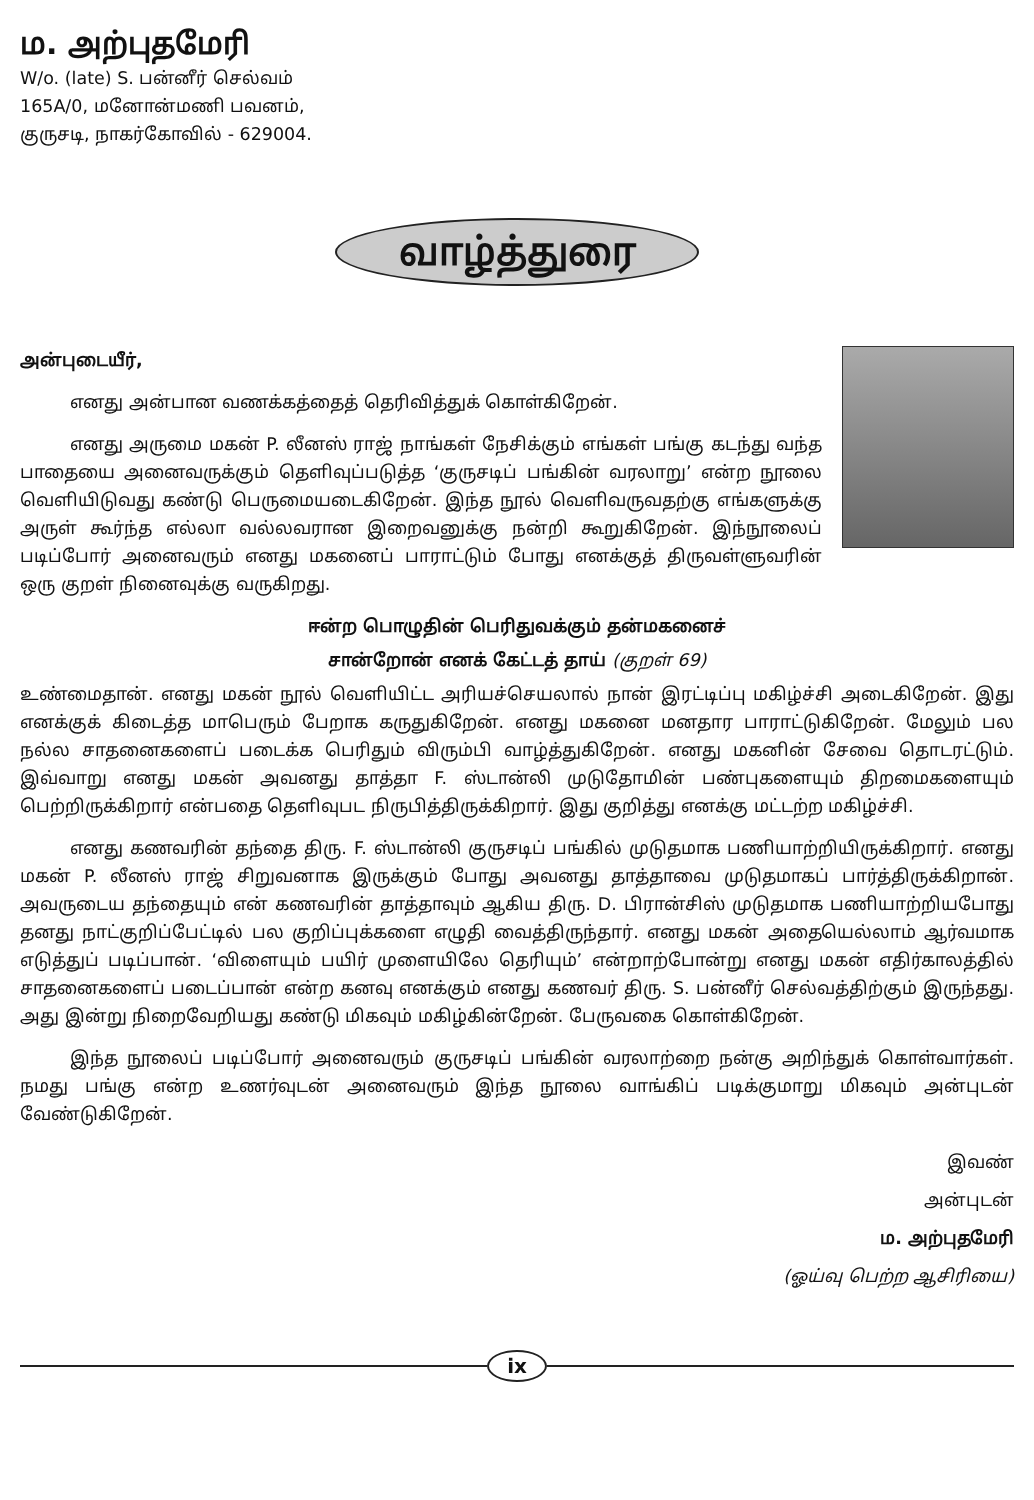ம. அற்புதமேரி
W/o. (late) S. பன்னீர் செல்வம்
165A/0, மனோன்மணி பவனம்,
குருசடி, நாகர்கோவில் - 629004.
வாழ்த்துரை
அன்புடையீர்,
எனது அன்பான வணக்கத்தைத் தெரிவித்துக் கொள்கிறேன்.
எனது அருமை மகன் P. லீனஸ் ராஜ் நாங்கள் நேசிக்கும் எங்கள் பங்கு கடந்து வந்த பாதையை அனைவருக்கும் தெளிவுப்படுத்த ‘குருசடிப் பங்கின் வரலாறு’ என்ற நூலை வெளியிடுவது கண்டு பெருமையடைகிறேன். இந்த நூல் வெளிவருவதற்கு எங்களுக்கு அருள் கூர்ந்த எல்லா வல்லவரான இறைவனுக்கு நன்றி கூறுகிறேன். இந்நூலைப் படிப்போர் அனைவரும் எனது மகனைப் பாராட்டும் போது எனக்குத் திருவள்ளுவரின் ஒரு குறள் நினைவுக்கு வருகிறது.
ஈன்ற பொழுதின் பெரிதுவக்கும் தன்மகனைச்
சான்றோன் எனக் கேட்டத் தாய் (குறள் 69)
உண்மைதான். எனது மகன் நூல் வெளியிட்ட அரியச்செயலால் நான் இரட்டிப்பு மகிழ்ச்சி அடைகிறேன். இது எனக்குக் கிடைத்த மாபெரும் பேறாக கருதுகிறேன். எனது மகனை மனதார பாராட்டுகிறேன். மேலும் பல நல்ல சாதனைகளைப் படைக்க பெரிதும் விரும்பி வாழ்த்துகிறேன். எனது மகனின் சேவை தொடரட்டும். இவ்வாறு எனது மகன் அவனது தாத்தா F. ஸ்டான்லி முடுதோமின் பண்புகளையும் திறமைகளையும் பெற்றிருக்கிறார் என்பதை தெளிவுபட நிருபித்திருக்கிறார். இது குறித்து எனக்கு மட்டற்ற மகிழ்ச்சி.
எனது கணவரின் தந்தை திரு. F. ஸ்டான்லி குருசடிப் பங்கில் முடுதமாக பணியாற்றியிருக்கிறார். எனது மகன் P. லீனஸ் ராஜ் சிறுவனாக இருக்கும் போது அவனது தாத்தாவை முடுதமாகப் பார்த்திருக்கிறான். அவருடைய தந்தையும் என் கணவரின் தாத்தாவும் ஆகிய திரு. D. பிரான்சிஸ் முடுதமாக பணியாற்றியபோது தனது நாட்குறிப்பேட்டில் பல குறிப்புக்களை எழுதி வைத்திருந்தார். எனது மகன் அதையெல்லாம் ஆர்வமாக எடுத்துப் படிப்பான். ‘விளையும் பயிர் முளையிலே தெரியும்’ என்றாற்போன்று எனது மகன் எதிர்காலத்தில் சாதனைகளைப் படைப்பான் என்ற கனவு எனக்கும் எனது கணவர் திரு. S. பன்னீர் செல்வத்திற்கும் இருந்தது. அது இன்று நிறைவேறியது கண்டு மிகவும் மகிழ்கின்றேன். பேருவகை கொள்கிறேன்.
இந்த நூலைப் படிப்போர் அனைவரும் குருசடிப் பங்கின் வரலாற்றை நன்கு அறிந்துக் கொள்வார்கள். நமது பங்கு என்ற உணர்வுடன் அனைவரும் இந்த நூலை வாங்கிப் படிக்குமாறு மிகவும் அன்புடன் வேண்டுகிறேன்.
இவண்
அன்புடன்
ம. அற்புதமேரி
(ஓய்வு பெற்ற ஆசிரியை)
ix